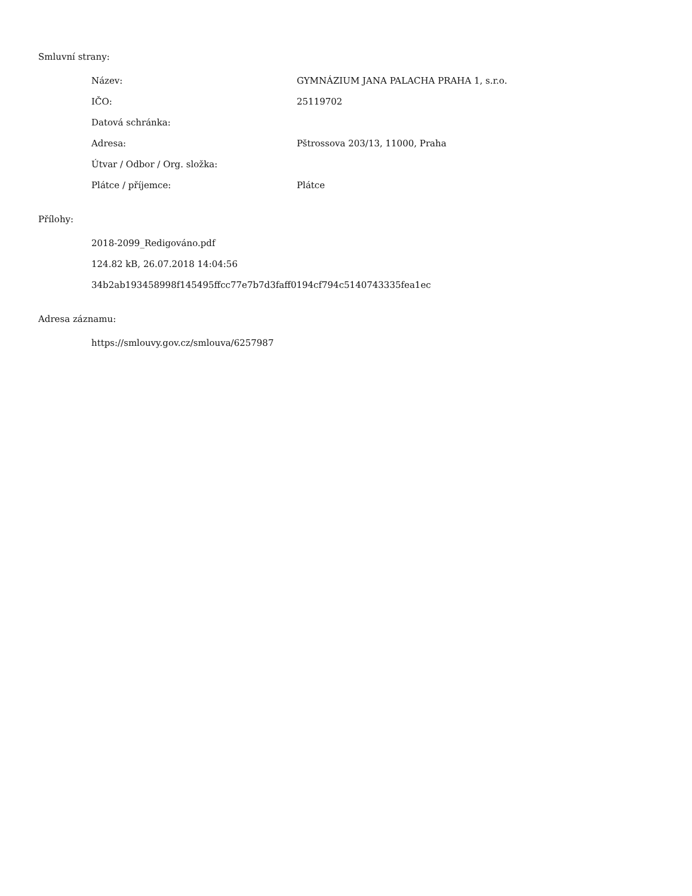Smluvní strany:
| Název: | GYMNÁZIUM JANA PALACHA PRAHA 1, s.r.o. |
| IČO: | 25119702 |
| Datová schránka: | |
| Adresa: | Pštrossova 203/13, 11000, Praha |
| Útvar / Odbor / Org. složka: | |
| Plátce / příjemce: | Plátce |
Přílohy:
2018-2099_Redigováno.pdf
124.82 kB, 26.07.2018 14:04:56
34b2ab193458998f145495ffcc77e7b7d3faff0194cf794c5140743335fea1ec
Adresa záznamu:
https://smlouvy.gov.cz/smlouva/6257987